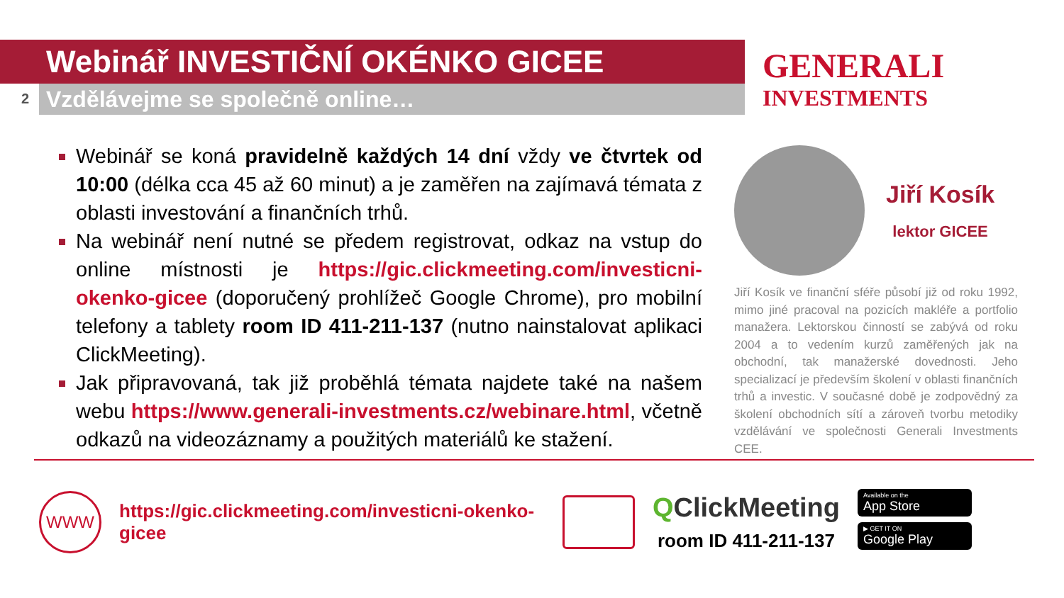2
Webinář INVESTIČNÍ OKÉNKO GICEE
Vzdělávejme se společně online…
GENERALI
INVESTMENTS
Webinář se koná pravidelně každých 14 dní vždy ve čtvrtek od 10:00 (délka cca 45 až 60 minut) a je zaměřen na zajímavá témata z oblasti investování a finančních trhů.
Na webinář není nutné se předem registrovat, odkaz na vstup do online místnosti je https://gic.clickmeeting.com/investicni-okenko-gicee (doporučený prohlížeč Google Chrome), pro mobilní telefony a tablety room ID 411-211-137 (nutno nainstalovat aplikaci ClickMeeting).
Jak připravovaná, tak již proběhlá témata najdete také na našem webu https://www.generali-investments.cz/webinare.html, včetně odkazů na videozáznamy a použitých materiálů ke stažení.
Jiří Kosík
lektor GICEE
Jiří Kosík ve finanční sféře působí již od roku 1992, mimo jiné pracoval na pozicích makléře a portfolio manažera. Lektorskou činností se zabývá od roku 2004 a to vedením kurzů zaměřených jak na obchodní, tak manažerské dovednosti. Jeho specializací je především školení v oblasti finančních trhů a investic. V současné době je zodpovědný za školení obchodních sítí a zároveň tvorbu metodiky vzdělávání ve společnosti Generali Investments CEE.
WWW
https://gic.clickmeeting.com/investicni-okenko-gicee
QClickMeeting
room ID 411-211-137
Available on the
App Store
▶ GET IT ON
Google Play